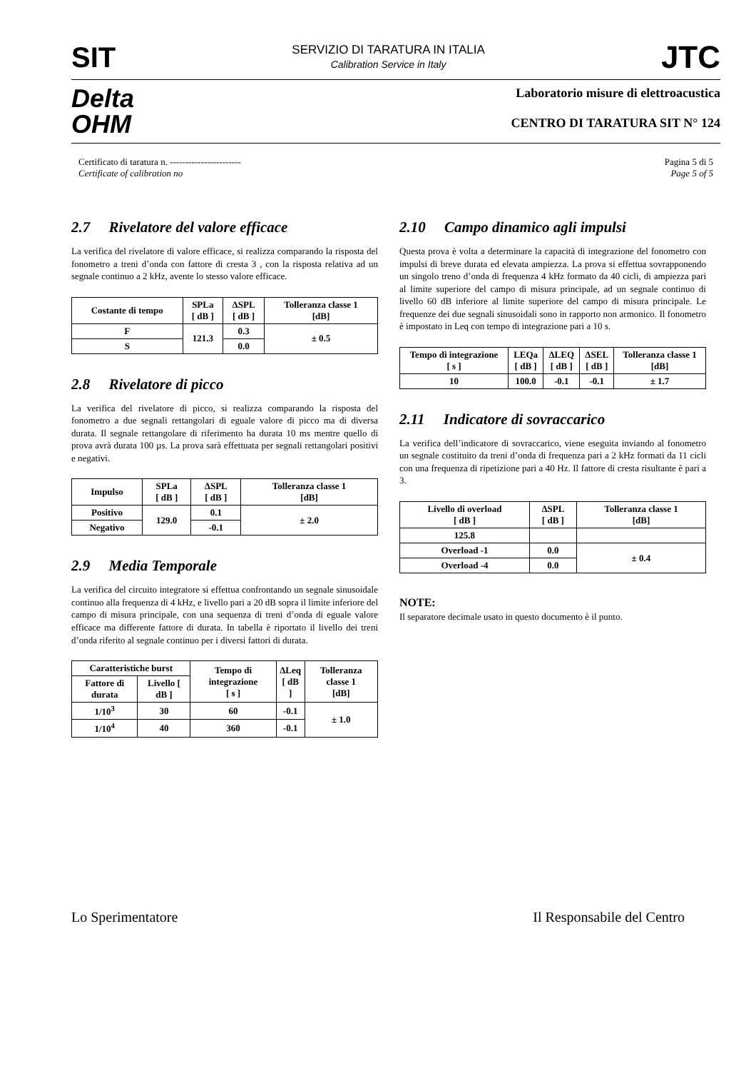SIT
SERVIZIO DI TARATURA IN ITALIA
Calibration Service in Italy
JTC
Delta
OHM
Laboratorio misure di elettroacustica
CENTRO DI TARATURA SIT N° 124
Certificato di taratura n. -----------------------
Certificate of calibration no
Pagina 5 di 5
Page 5 of 5
2.7 Rivelatore del valore efficace
La verifica del rivelatore di valore efficace, si realizza comparando la risposta del fonometro a treni d’onda con fattore di cresta 3 , con la risposta relativa ad un segnale continuo a 2 kHz, avente lo stesso valore efficace.
| Costante di tempo | SPLa [ dB ] | ΔSPL [ dB ] | Tolleranza classe 1 [dB] |
| --- | --- | --- | --- |
| F | 121.3 | 0.3 | ± 0.5 |
| S | | 0.0 | |
2.8 Rivelatore di picco
La verifica del rivelatore di picco, si realizza comparando la risposta del fonometro a due segnali rettangolari di eguale valore di picco ma di diversa durata. Il segnale rettangolare di riferimento ha durata 10 ms mentre quello di prova avrà durata 100 µs. La prova sarà effettuata per segnali rettangolari positivi e negativi.
| Impulso | SPLa [ dB ] | ΔSPL [ dB ] | Tolleranza classe 1 [dB] |
| --- | --- | --- | --- |
| Positivo | 129.0 | 0.1 | ± 2.0 |
| Negativo | | -0.1 | |
2.9 Media Temporale
La verifica del circuito integratore si effettua confrontando un segnale sinusoidale continuo alla frequenza di 4 kHz, e livello pari a 20 dB sopra il limite inferiore del campo di misura principale, con una sequenza di treni d’onda di eguale valore efficace ma differente fattore di durata. In tabella è riportato il livello dei treni d’onda riferito al segnale continuo per i diversi fattori di durata.
| Caratteristiche burst | | Tempo di integrazione [ s ] | ΔLeq [ dB ] | Tolleranza classe 1 [dB] |
| --- | --- | --- | --- | --- |
| Fattore di durata | Livello [ dB ] | | | |
| 1/10<sup>3</sup> | 30 | 60 | -0.1 | ± 1.0 |
| 1/10<sup>4</sup> | 40 | 360 | -0.1 | |
2.10 Campo dinamico agli impulsi
Questa prova è volta a determinare la capacità di integrazione del fonometro con impulsi di breve durata ed elevata ampiezza. La prova si effettua sovrapponendo un singolo treno d’onda di frequenza 4 kHz formato da 40 cicli, di ampiezza pari al limite superiore del campo di misura principale, ad un segnale continuo di livello 60 dB inferiore al limite superiore del campo di misura principale. Le frequenze dei due segnali sinusoidali sono in rapporto non armonico. Il fonometro è impostato in Leq con tempo di integrazione pari a 10 s.
| Tempo di integrazione [ s ] | LEQa [ dB ] | ΔLEQ [ dB ] | ΔSEL [ dB ] | Tolleranza classe 1 [dB] |
| --- | --- | --- | --- | --- |
| 10 | 100.0 | -0.1 | -0.1 | ± 1.7 |
2.11 Indicatore di sovraccarico
La verifica dell’indicatore di sovraccarico, viene eseguita inviando al fonometro un segnale costituito da treni d’onda di frequenza pari a 2 kHz formati da 11 cicli con una frequenza di ripetizione pari a 40 Hz. Il fattore di cresta risultante è pari a 3.
| Livello di overload [ dB ] | ΔSPL [ dB ] | Tolleranza classe 1 [dB] |
| --- | --- | --- |
| 125.8 | | |
| Overload -1 | 0.0 | ± 0.4 |
| Overload -4 | 0.0 | |
NOTE:
Il separatore decimale usato in questo documento è il punto.
Lo Sperimentatore Il Responsabile del Centro